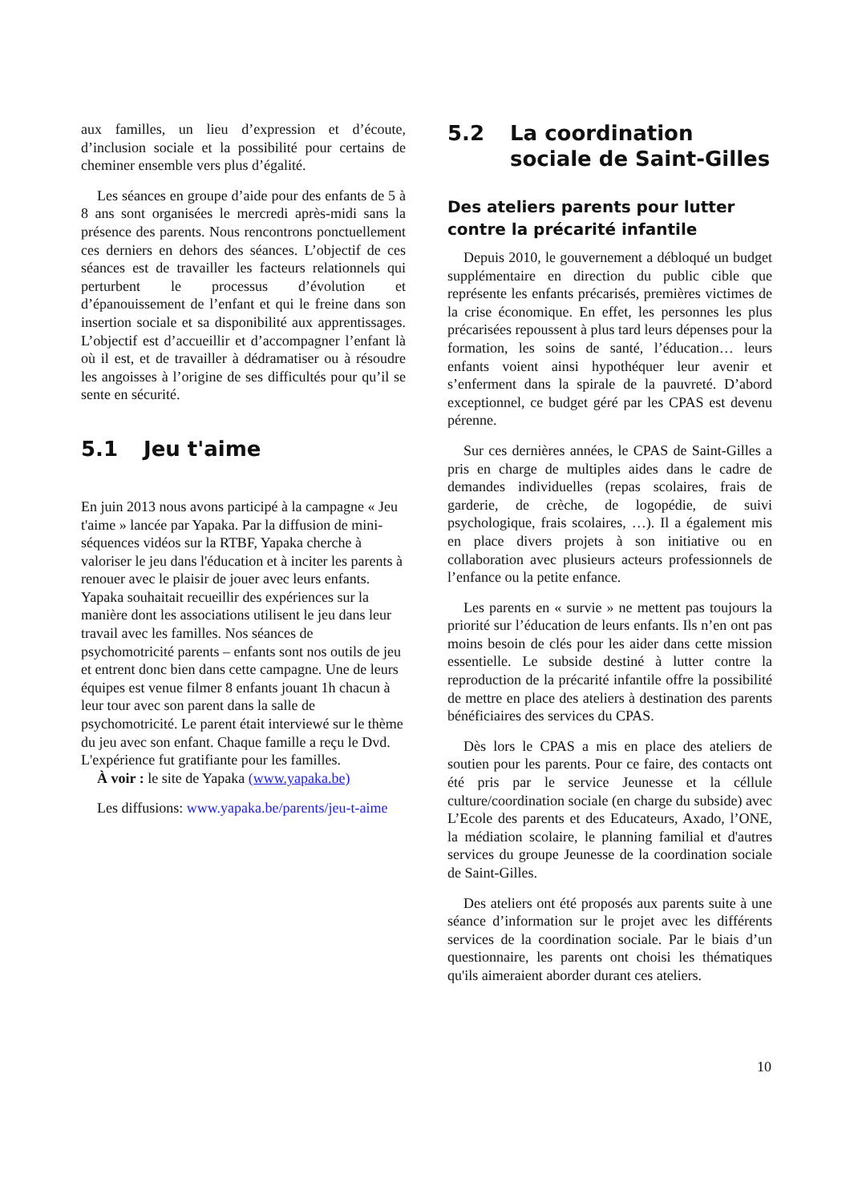aux familles, un lieu d’expression et d’écoute, d’inclusion sociale et la possibilité pour certains de cheminer ensemble vers plus d’égalité.
Les séances en groupe d’aide pour des enfants de 5 à 8 ans sont organisées le mercredi après-midi sans la présence des parents. Nous rencontrons ponctuellement ces derniers en dehors des séances. L’objectif de ces séances est de travailler les facteurs relationnels qui perturbent le processus d’évolution et d’épanouissement de l’enfant et qui le freine dans son insertion sociale et sa disponibilité aux apprentissages. L’objectif est d’accueillir et d’accompagner l’enfant là où il est, et de travailler à dédramatiser ou à résoudre les angoisses à l’origine de ses difficultés pour qu’il se sente en sécurité.
5.1 Jeu t'aime
En juin 2013 nous avons participé à la campagne « Jeu t'aime » lancée par Yapaka. Par la diffusion de mini-séquences vidéos sur la RTBF, Yapaka cherche à valoriser le jeu dans l'éducation et à inciter les parents à renouer avec le plaisir de jouer avec leurs enfants. Yapaka souhaitait recueillir des expériences sur la manière dont les associations utilisent le jeu dans leur travail avec les familles. Nos séances de psychomotricité parents – enfants sont nos outils de jeu et entrent donc bien dans cette campagne. Une de leurs équipes est venue filmer 8 enfants jouant 1h chacun à leur tour avec son parent dans la salle de psychomotricité. Le parent était interviewé sur le thème du jeu avec son enfant. Chaque famille a reçu le Dvd. L'expérience fut gratifiante pour les familles.
À voir : le site de Yapaka (www.yapaka.be)
Les diffusions: www.yapaka.be/parents/jeu-t-aime
5.2 La coordination sociale de Saint-Gilles
Des ateliers parents pour lutter contre la précarité infantile
Depuis 2010, le gouvernement a débloqué un budget supplémentaire en direction du public cible que représente les enfants précarisés, premières victimes de la crise économique. En effet, les personnes les plus précarisées repoussent à plus tard leurs dépenses pour la formation, les soins de santé, l’éducation… leurs enfants voient ainsi hypothéquer leur avenir et s’enferment dans la spirale de la pauvreté. D’abord exceptionnel, ce budget géré par les CPAS est devenu pérenne.
Sur ces dernières années, le CPAS de Saint-Gilles a pris en charge de multiples aides dans le cadre de demandes individuelles (repas scolaires, frais de garderie, de crèche, de logopédie, de suivi psychologique, frais scolaires, …). Il a également mis en place divers projets à son initiative ou en collaboration avec plusieurs acteurs professionnels de l’enfance ou la petite enfance.
Les parents en « survie » ne mettent pas toujours la priorité sur l’éducation de leurs enfants. Ils n’en ont pas moins besoin de clés pour les aider dans cette mission essentielle. Le subside destiné à lutter contre la reproduction de la précarité infantile offre la possibilité de mettre en place des ateliers à destination des parents bénéficiaires des services du CPAS.
Dès lors le CPAS a mis en place des ateliers de soutien pour les parents. Pour ce faire, des contacts ont été pris par le service Jeunesse et la céllule culture/coordination sociale (en charge du subside) avec L’Ecole des parents et des Educateurs, Axado, l’ONE, la médiation scolaire, le planning familial et d'autres services du groupe Jeunesse de la coordination sociale de Saint-Gilles.
Des ateliers ont été proposés aux parents suite à une séance d’information sur le projet avec les différents services de la coordination sociale. Par le biais d’un questionnaire, les parents ont choisi les thématiques qu'ils aimeraient aborder durant ces ateliers.
10